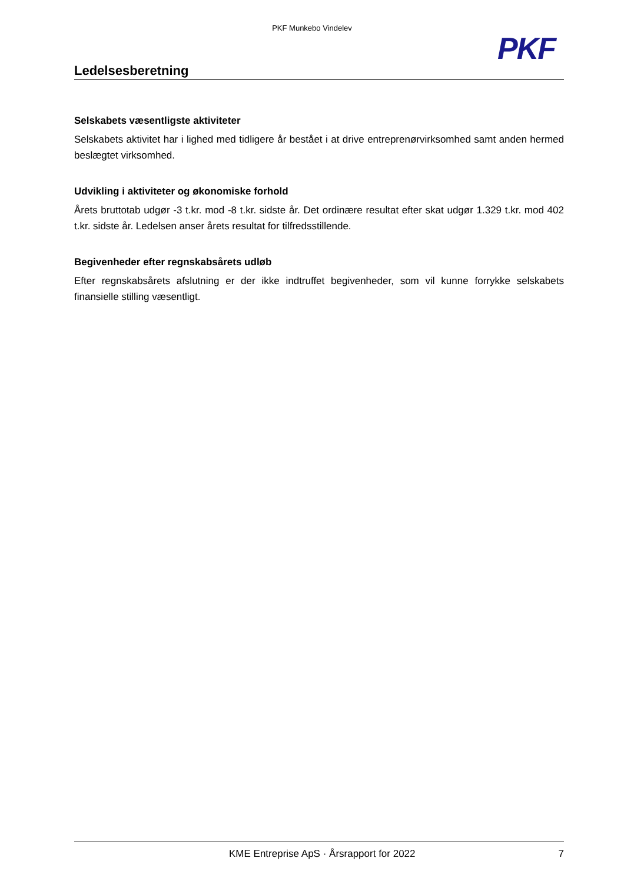PKF Munkebo Vindelev
PKF
Ledelsesberetning
Selskabets væsentligste aktiviteter
Selskabets aktivitet har i lighed med tidligere år bestået i at drive entreprenørvirksomhed samt anden her­med beslægtet virksomhed.
Udvikling i aktiviteter og økonomiske forhold
Årets bruttotab udgør -3 t.kr. mod -8 t.kr. sidste år. Det ordinære resultat efter skat udgør 1.329 t.kr. mod 402 t.kr. sidste år. Ledelsen anser årets resultat for tilfredsstillende.
Begivenheder efter regnskabsårets udløb
Efter regnskabsårets afslutning er der ikke indtruffet begivenheder, som vil kunne forrykke selskabets finansielle stilling væsentligt.
KME Entreprise ApS · Årsrapport for 2022 7